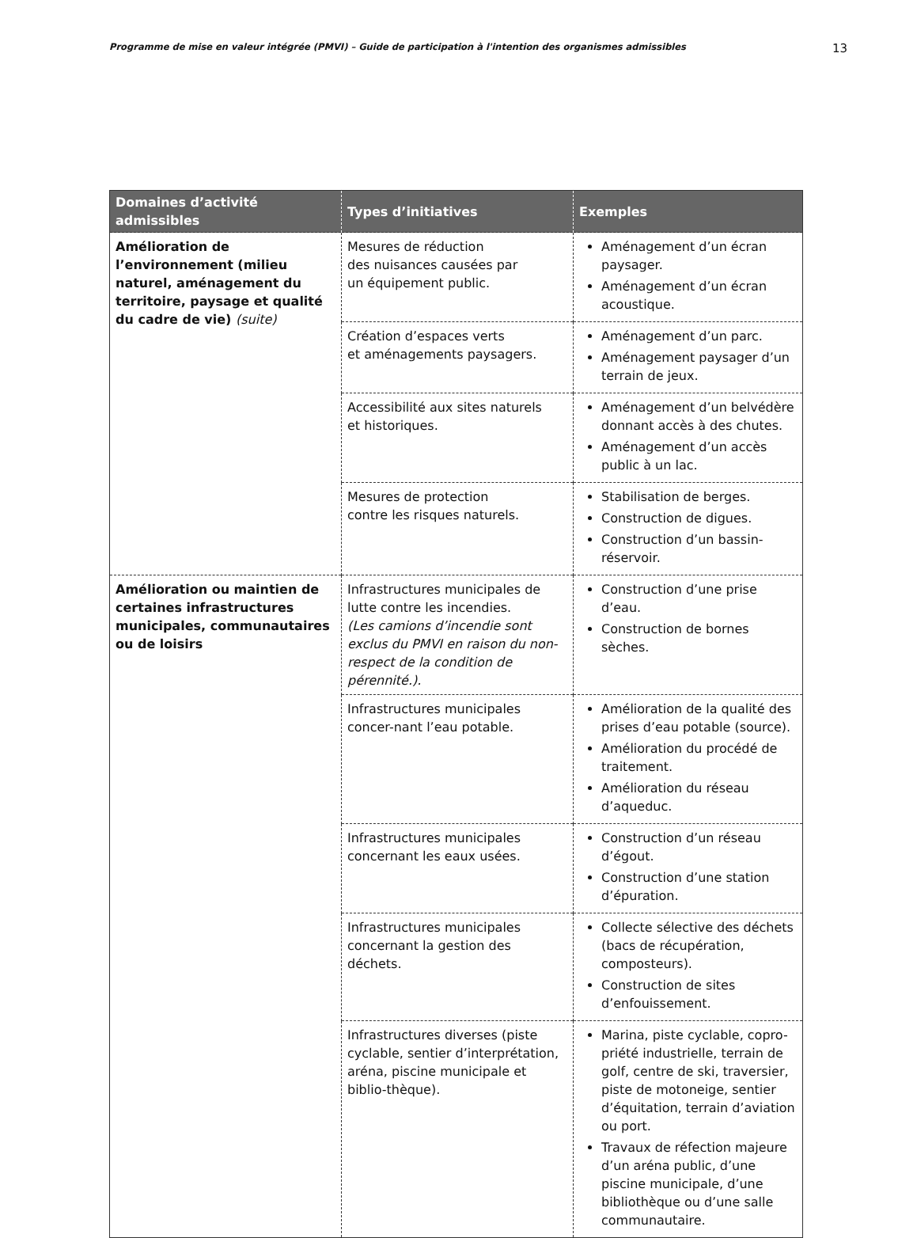Programme de mise en valeur intégrée (PMVI) – Guide de participation à l'intention des organismes admissibles 13
| Domaines d’activité admissibles | Types d’initiatives | Exemples |
| --- | --- | --- |
| Amélioration de l’environnement (milieu naturel, aménagement du territoire, paysage et qualité du cadre de vie) (suite) | Mesures de réduction des nuisances causées par un équipement public. | Aménagement d’un écran paysager. Aménagement d’un écran acoustique. |
| | Création d’espaces verts et aménagements paysagers. | Aménagement d’un parc. Aménagement paysager d’un terrain de jeux. |
| | Accessibilité aux sites naturels et historiques. | Aménagement d’un belvédère donnant accès à des chutes. Aménagement d’un accès public à un lac. |
| | Mesures de protection contre les risques naturels. | Stabilisation de berges. Construction de digues. Construction d’un bassin-réservoir. |
| Amélioration ou maintien de certaines infrastructures municipales, communautaires ou de loisirs | Infrastructures municipales de lutte contre les incendies. (Les camions d’incendie sont exclus du PMVI en raison du non-respect de la condition de pérennité.). | Construction d’une prise d’eau. Construction de bornes sèches. |
| | Infrastructures municipales concer-nant l’eau potable. | Amélioration de la qualité des prises d’eau potable (source). Amélioration du procédé de traitement. Amélioration du réseau d’aqueduc. |
| | Infrastructures municipales concernant les eaux usées. | Construction d’un réseau d’égout. Construction d’une station d’épuration. |
| | Infrastructures municipales concernant la gestion des déchets. | Collecte sélective des déchets (bacs de récupération, composteurs). Construction de sites d’enfouissement. |
| | Infrastructures diverses (piste cyclable, sentier d’interprétation, aréna, piscine municipale et biblio-thèque). | Marina, piste cyclable, copro-priété industrielle, terrain de golf, centre de ski, traversier, piste de motoneige, sentier d’équitation, terrain d’aviation ou port. Travaux de réfection majeure d’un aréna public, d’une piscine municipale, d’une bibliothèque ou d’une salle communautaire. |